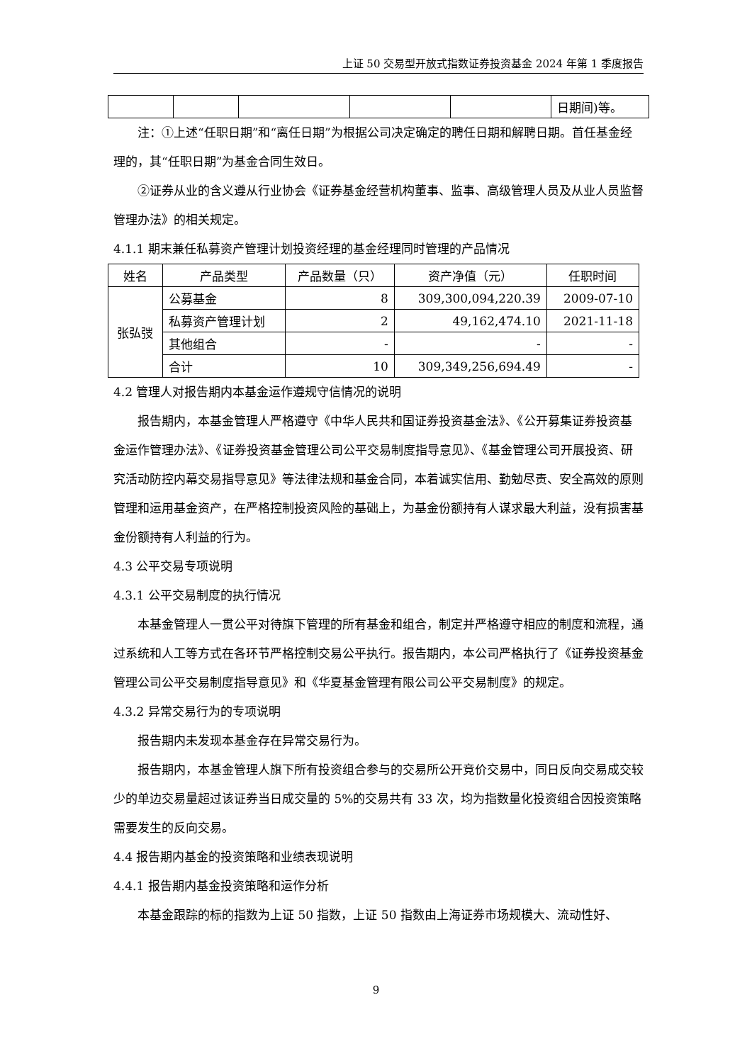上证 50 交易型开放式指数证券投资基金 2024 年第 1 季度报告
| | | | | | 日期间)等。 |
注：①上述“任职日期”和“离任日期”为根据公司决定确定的聘任日期和解聘日期。首任基金经理的，其“任职日期”为基金合同生效日。
②证券从业的含义遵从行业协会《证券基金经营机构董事、监事、高级管理人员及从业人员监督管理办法》的相关规定。
4.1.1 期末兼任私募资产管理计划投资经理的基金经理同时管理的产品情况
| 姓名 | 产品类型 | 产品数量（只） | 资产净值（元） | 任职时间 |
| --- | --- | --- | --- | --- |
| 张弘弢 | 公募基金 | 8 | 309,300,094,220.39 | 2009-07-10 |
| | 私募资产管理计划 | 2 | 49,162,474.10 | 2021-11-18 |
| | 其他组合 | - | - | - |
| | 合计 | 10 | 309,349,256,694.49 | - |
4.2 管理人对报告期内本基金运作遵规守信情况的说明
报告期内，本基金管理人严格遵守《中华人民共和国证券投资基金法》、《公开募集证券投资基金运作管理办法》、《证券投资基金管理公司公平交易制度指导意见》、《基金管理公司开展投资、研究活动防控内幕交易指导意见》等法律法规和基金合同，本着诚实信用、勤勉尽责、安全高效的原则管理和运用基金资产，在严格控制投资风险的基础上，为基金份额持有人谋求最大利益，没有损害基金份额持有人利益的行为。
4.3 公平交易专项说明
4.3.1 公平交易制度的执行情况
本基金管理人一贯公平对待旗下管理的所有基金和组合，制定并严格遵守相应的制度和流程，通过系统和人工等方式在各环节严格控制交易公平执行。报告期内，本公司严格执行了《证券投资基金管理公司公平交易制度指导意见》和《华夏基金管理有限公司公平交易制度》的规定。
4.3.2 异常交易行为的专项说明
报告期内未发现本基金存在异常交易行为。
报告期内，本基金管理人旗下所有投资组合参与的交易所公开竞价交易中，同日反向交易成交较少的单边交易量超过该证券当日成交量的 5%的交易共有 33 次，均为指数量化投资组合因投资策略需要发生的反向交易。
4.4 报告期内基金的投资策略和业绩表现说明
4.4.1 报告期内基金投资策略和运作分析
本基金跟踪的标的指数为上证 50 指数，上证 50 指数由上海证券市场规模大、流动性好、
9